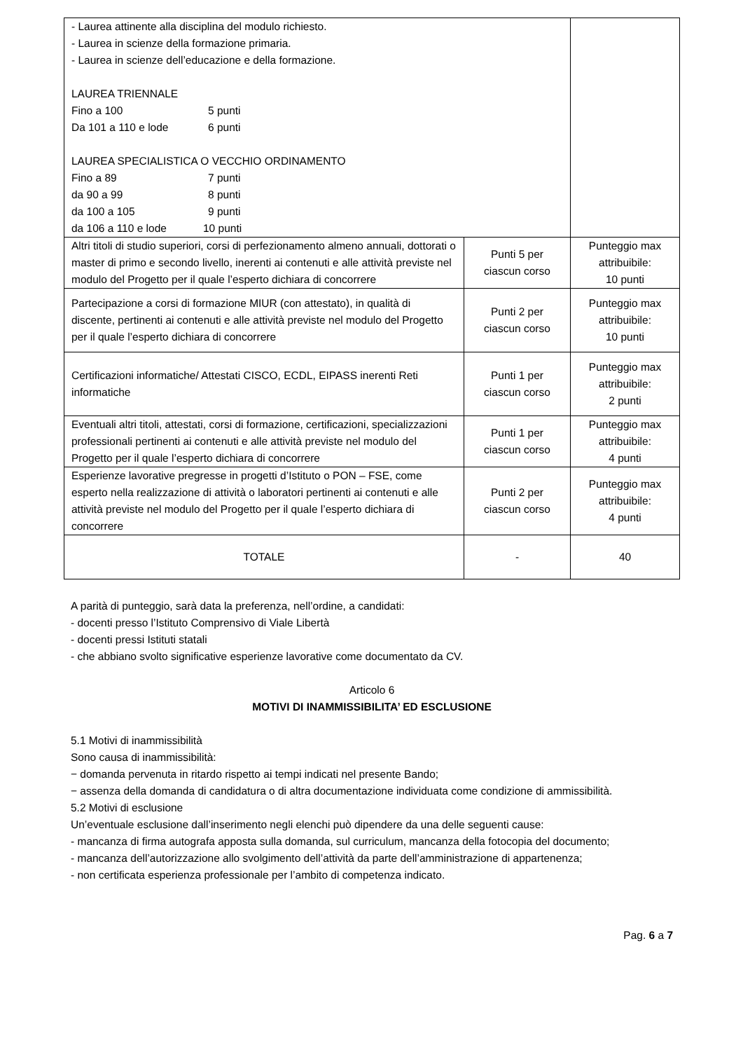| - Laurea attinente alla disciplina del modulo richiesto. - Laurea in scienze della formazione primaria. - Laurea in scienze dell’educazione e della formazione. LAUREA TRIENNALE Fino a 100 5 punti Da 101 a 110 e lode 6 punti LAUREA SPECIALISTICA O VECCHIO ORDINAMENTO Fino a 89 7 punti da 90 a 99 8 punti da 100 a 105 9 punti da 106 a 110 e lode 10 punti | | |
| Altri titoli di studio superiori, corsi di perfezionamento almeno annuali, dottorati o master di primo e secondo livello, inerenti ai contenuti e alle attività previste nel modulo del Progetto per il quale l’esperto dichiara di concorrere | Punti 5 per ciascun corso | Punteggio max attribuibile: 10 punti |
| Partecipazione a corsi di formazione MIUR (con attestato), in qualità di discente, pertinenti ai contenuti e alle attività previste nel modulo del Progetto per il quale l’esperto dichiara di concorrere | Punti 2 per ciascun corso | Punteggio max attribuibile: 10 punti |
| Certificazioni informatiche/ Attestati CISCO, ECDL, EIPASS inerenti Reti informatiche | Punti 1 per ciascun corso | Punteggio max attribuibile: 2 punti |
| Eventuali altri titoli, attestati, corsi di formazione, certificazioni, specializzazioni professionali pertinenti ai contenuti e alle attività previste nel modulo del Progetto per il quale l’esperto dichiara di concorrere | Punti 1 per ciascun corso | Punteggio max attribuibile: 4 punti |
| Esperienze lavorative pregresse in progetti d’Istituto o PON – FSE, come esperto nella realizzazione di attività o laboratori pertinenti ai contenuti e alle attività previste nel modulo del Progetto per il quale l’esperto dichiara di concorrere | Punti 2 per ciascun corso | Punteggio max attribuibile: 4 punti |
| TOTALE | - | 40 |
A parità di punteggio, sarà data la preferenza, nell’ordine, a candidati:
- docenti presso l’Istituto Comprensivo di Viale Libertà
- docenti pressi Istituti statali
- che abbiano svolto significative esperienze lavorative come documentato da CV.
Articolo 6
MOTIVI DI INAMMISSIBILITA’ ED ESCLUSIONE
5.1 Motivi di inammissibilità
Sono causa di inammissibilità:
− domanda pervenuta in ritardo rispetto ai tempi indicati nel presente Bando;
− assenza della domanda di candidatura o di altra documentazione individuata come condizione di ammissibilità.
5.2 Motivi di esclusione
Un’eventuale esclusione dall’inserimento negli elenchi può dipendere da una delle seguenti cause:
- mancanza di firma autografa apposta sulla domanda, sul curriculum, mancanza della fotocopia del documento;
- mancanza dell’autorizzazione allo svolgimento dell’attività da parte dell’amministrazione di appartenenza;
- non certificata esperienza professionale per l’ambito di competenza indicato.
Pag. 6 a 7